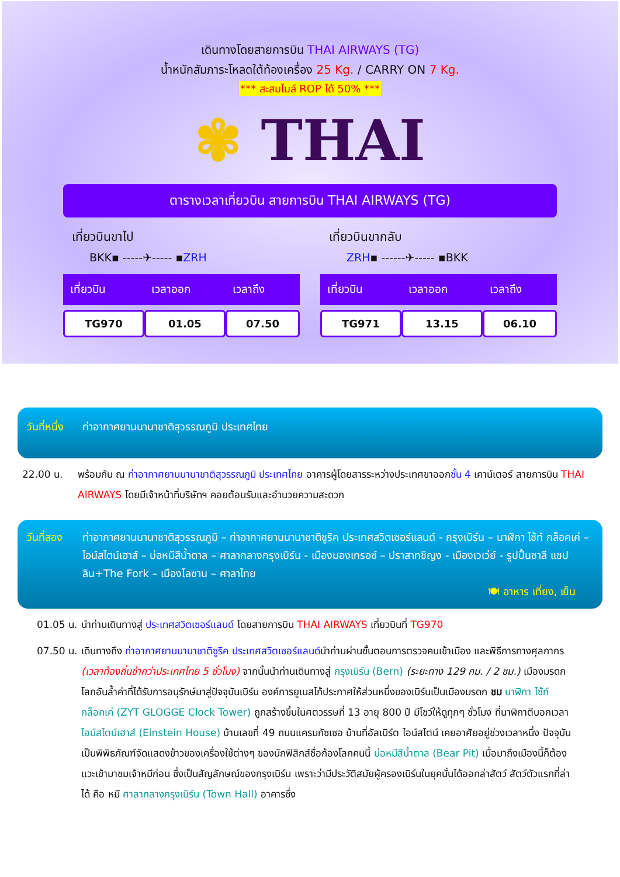เดินทางโดยสายการบิน THAI AIRWAYS (TG)
น้ำหนักสัมภาระโหลดใต้ท้องเครื่อง 25 Kg. / CARRY ON 7 Kg.
*** สะสมไมล์ ROP ได้ 50% ***
✾ THAI
ตารางเวลาเที่ยวบิน สายการบิน THAI AIRWAYS (TG)
เที่ยวบินขาไป
BKK▪ -----✈----- ▪ZRH
| เที่ยวบิน | เวลาออก | เวลาถึง |
| --- | --- | --- |
| TG970 | 01.05 | 07.50 |
เที่ยวบินขากลับ
ZRH▪ ------✈----- ▪BKK
| เที่ยวบิน | เวลาออก | เวลาถึง |
| --- | --- | --- |
| TG971 | 13.15 | 06.10 |
วันที่หนึ่ง ท่าอากาศยานนานาชาติสุวรรณภูมิ ประเทศไทย
22.00 น. พร้อมกัน ณ ท่าอากาศยานนานาชาติสุวรรณภูมิ ประเทศไทย อาคารผู้โดยสารระหว่างประเทศขาออกชั้น 4 เคาน์เตอร์ สายการบิน THAI AIRWAYS โดยมีเจ้าหน้าที่บริษัทฯ คอยต้อนรับและอำนวยความสะดวก
วันที่สอง ท่าอากาศยานนานาชาติสุวรรณภูมิ – ท่าอากาศยานนานาชาติซูริค ประเทศสวิตเซอร์แลนด์ - กรุงเบิร์น – นาฬิกา ไซ้ท์ กล็อคเค่ – ไอน์สไตน์เฮาส์ – บ่อหมีสีน้ำตาล – ศาลากลางกรุงเบิร์น - เมืองมองเทรอซ์ – ปราสาทชิญง - เมืองเวเว่ย์ - รูปปั้นชาลี แชปลิน+The Fork – เมืองโลซาน – ศาลาไทย
🍽 อาหาร เที่ยง, เย็น
01.05 น. นำท่านเดินทางสู่ ประเทศสวิตเซอร์แลนด์ โดยสายการบิน THAI AIRWAYS เที่ยวบินที่ TG970
07.50 น. เดินทางถึง ท่าอากาศยานนานาชาติซูริค ประเทศสวิตเซอร์แลนด์นำท่านผ่านขั้นตอนการตรวจคนเข้าเมือง และพิธีการทางศุลกากร (เวลาท้องถิ่นช้ากว่าประเทศไทย 5 ชั่วโมง) จากนั้นนำท่านเดินทางสู่ กรุงเบิร์น (Bern) (ระยะทาง 129 กม. / 2 ชม.) เมืองมรดกโลกอันล้ำค่าที่ได้รับการอนุรักษ์มาสู่ปัจจุบันเบิร์น องค์การยูเนสโก้ประกาศให้ส่วนหนึ่งของเบิร์นเป็นเมืองมรดก ชม นาฬิกา ไซ้ท์ กล็อคเค่ (ZYT GLOGGE Clock Tower) ถูกสร้างขึ้นในศตวรรษที่ 13 อายุ 800 ปี มีโชว์ให้ดูทุกๆ ชั่วโมง ที่นาฬิกาตีบอกเวลา ไอน์สไตน์เฮาส์ (Einstein House) บ้านเลขที่ 49 ถนนแครมกัซเซอ บ้านที่อัลเบิร์ต ไอน์สไตน์ เคยอาศัยอยู่ช่วงเวลาหนึ่ง ปัจจุบันเป็นพิพิธภัณฑ์จัดแสดงข้าวของเครื่องใช้ต่างๆ ของนักฟิสิกส์ชื่อก้องโลกคนนี้ บ่อหมีสีน้ำตาล (Bear Pit) เมื่อมาถึงเมืองนี้ก็ต้องแวะเข้ามาชมเจ้าหมีก่อน ซึ่งเป็นสัญลักษณ์ของกรุงเบิร์น เพราะว่ามีประวัติสมัยผู้ครองเบิร์นในยุคนั้นได้ออกล่าสัตว์ สัตว์ตัวแรกที่ล่าได้ คือ หมี ศาลากลางกรุงเบิร์น (Town Hall) อาคารซึ่ง